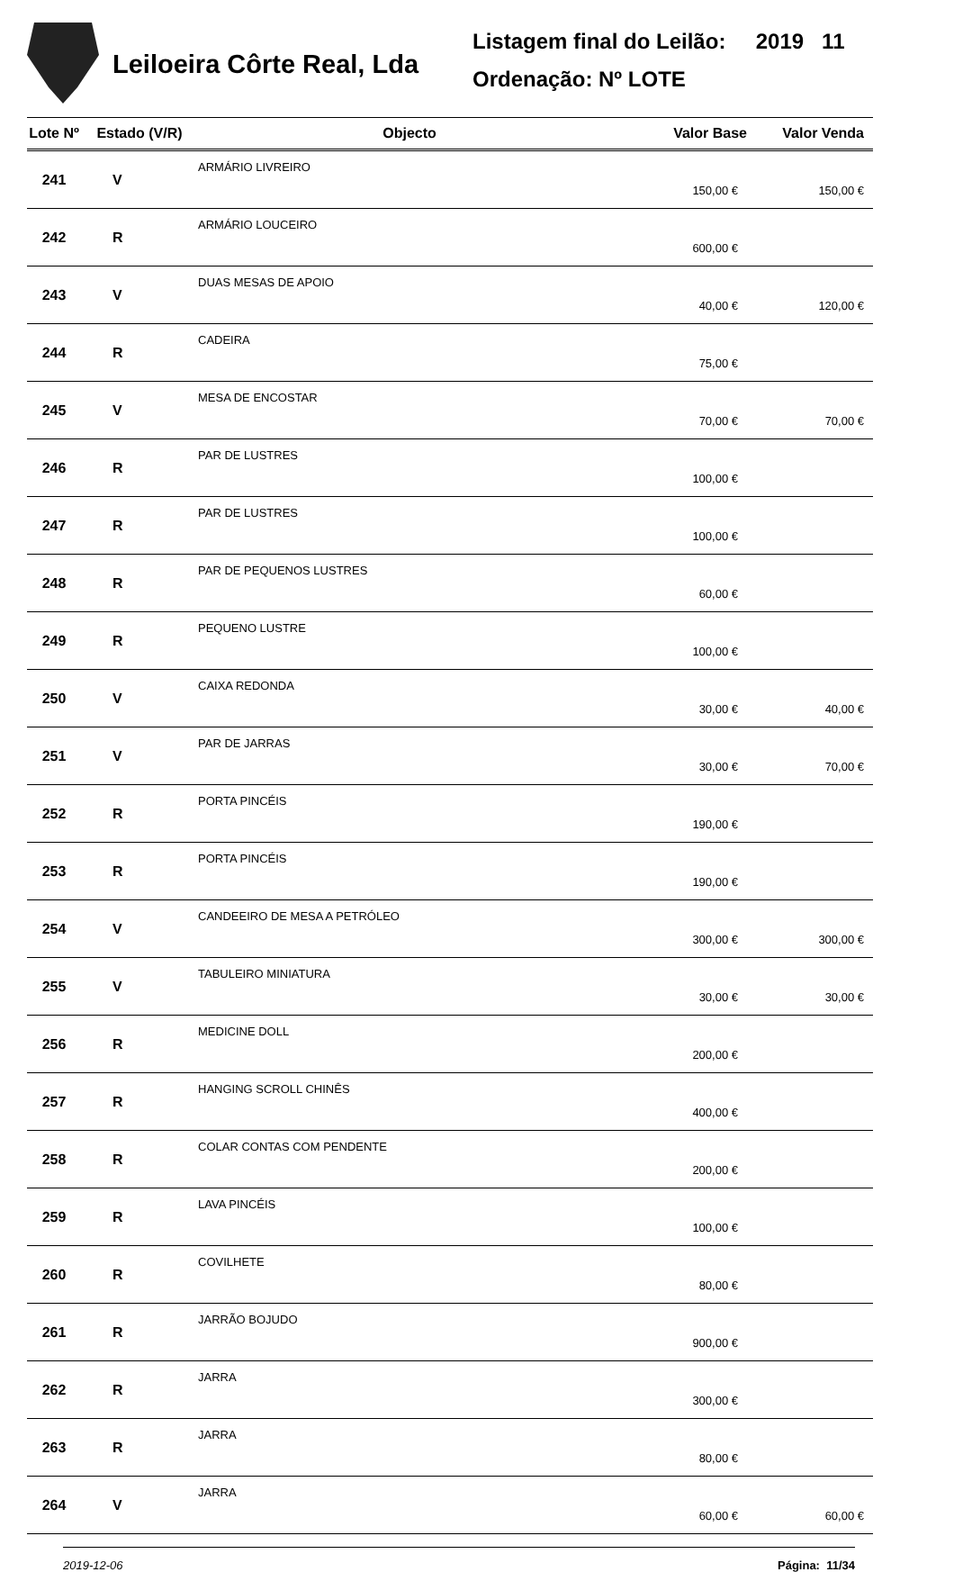Leiloeira Côrte Real, Lda
Listagem final do Leilão: 2019 11
Ordenação: Nº LOTE
| Lote Nº | Estado (V/R) | Objecto | Valor Base | Valor Venda |
| --- | --- | --- | --- | --- |
| 241 | V | ARMÁRIO LIVREIRO | 150,00 € | 150,00 € |
| 242 | R | ARMÁRIO LOUCEIRO | 600,00 € | |
| 243 | V | DUAS MESAS DE APOIO | 40,00 € | 120,00 € |
| 244 | R | CADEIRA | 75,00 € | |
| 245 | V | MESA DE ENCOSTAR | 70,00 € | 70,00 € |
| 246 | R | PAR DE LUSTRES | 100,00 € | |
| 247 | R | PAR DE LUSTRES | 100,00 € | |
| 248 | R | PAR DE PEQUENOS LUSTRES | 60,00 € | |
| 249 | R | PEQUENO LUSTRE | 100,00 € | |
| 250 | V | CAIXA REDONDA | 30,00 € | 40,00 € |
| 251 | V | PAR DE JARRAS | 30,00 € | 70,00 € |
| 252 | R | PORTA PINCÉIS | 190,00 € | |
| 253 | R | PORTA PINCÉIS | 190,00 € | |
| 254 | V | CANDEEIRO DE MESA A PETRÓLEO | 300,00 € | 300,00 € |
| 255 | V | TABULEIRO MINIATURA | 30,00 € | 30,00 € |
| 256 | R | MEDICINE DOLL | 200,00 € | |
| 257 | R | HANGING SCROLL CHINÊS | 400,00 € | |
| 258 | R | COLAR CONTAS COM PENDENTE | 200,00 € | |
| 259 | R | LAVA PINCÉIS | 100,00 € | |
| 260 | R | COVILHETE | 80,00 € | |
| 261 | R | JARRÃO BOJUDO | 900,00 € | |
| 262 | R | JARRA | 300,00 € | |
| 263 | R | JARRA | 80,00 € | |
| 264 | V | JARRA | 60,00 € | 60,00 € |
2019-12-06 Página: 11/34